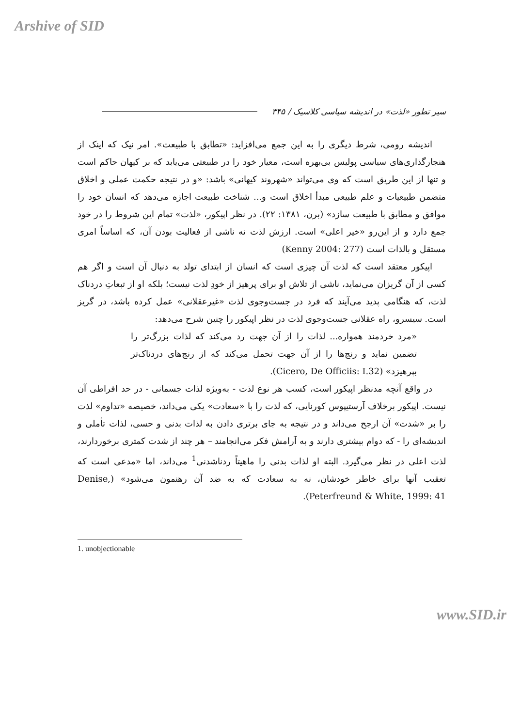Arshive of SID
سیر تطور «لذت» در اندیشه سیاسی کلاسیک / ۳۴۵
اندیشه رومی، شرط دیگری را به این جمع می‌افزاید: «تطابق با طبیعت». امر نیک که اینک از هنجارگذاری‌های سیاسی پولیس بی‌بهره است، معیار خود را در طبیعتی می‌یابد که بر کیهان حاکم است و تنها از این طریق است که وی می‌تواند «شهروند کیهانی» باشد: «و در نتیجه حکمت عملی و اخلاق متضمن طبیعیات و علم طبیعی مبدأ اخلاق است و... شناخت طبیعت اجازه می‌دهد که انسان خود را موافق و مطابق با طبیعت سازد» (برن، ۱۳۸۱: ۲۲). در نظر اپیکور، «لذت» تمام این شروط را در خود جمع دارد و از این‌رو «خیر اعلی» است. ارزش لذت نه ناشی از فعالیت بودن آن، که اساساً امری مستقل و بالذات است (Kenny 2004: 277)
اپیکور معتقد است که لذت آن چیزی است که انسان از ابتدای تولد به دنبال آن است و اگر هم کسی از آن گریزان می‌نماید، ناشی از تلاش او برای پرهیز از خودِ لذت نیست؛ بلکه او از تبعاتِ دردناک لذت، که هنگامی پدید می‌آیند که فرد در جست‌وجوی لذت «غیرعقلانی» عمل کرده باشد، در گریز است. سیسرو، راه عقلانی جست‌وجوی لذت در نظر اپیکور را چنین شرح می‌دهد:
«مرد خردمند همواره... لذات را از آن جهت رد می‌کند که لذات بزرگ‌تر را تضمین نماید و رنج‌ها را از آن جهت تحمل می‌کند که از رنج‌های دردناک‌تر بپرهیزد» (Cicero, De Officiis: I.32).
در واقع آنچه مدنظر اپیکور است، کسب هر نوع لذت - به‌ویژه لذات جسمانی - در حد افراطی آن نیست. اپیکور برخلاف آرستیپوس کورنایی، که لذت را با «سعادت» یکی می‌داند، خصیصه «تداوم» لذت را بر «شدت» آن ارجح می‌داند و در نتیجه به جای برتری دادن به لذات بدنی و حسی، لذات تأملی و اندیشه‌ای را - که دوام بیشتری دارند و به آرامش فکر می‌انجامند – هر چند از شدت کمتری برخوردارند، لذت اعلی در نظر می‌گیرد. البته او لذات بدنی را ماهیتاً ردناشدنی<sup>1</sup> می‌داند، اما «مدعی است که تعقیب آنها برای خاطر خودشان، نه به سعادت که به ضد آن رهنمون می‌شود» (Denise, Peterfreund & White, 1999: 41).
1. unobjectionable
www.SID.ir